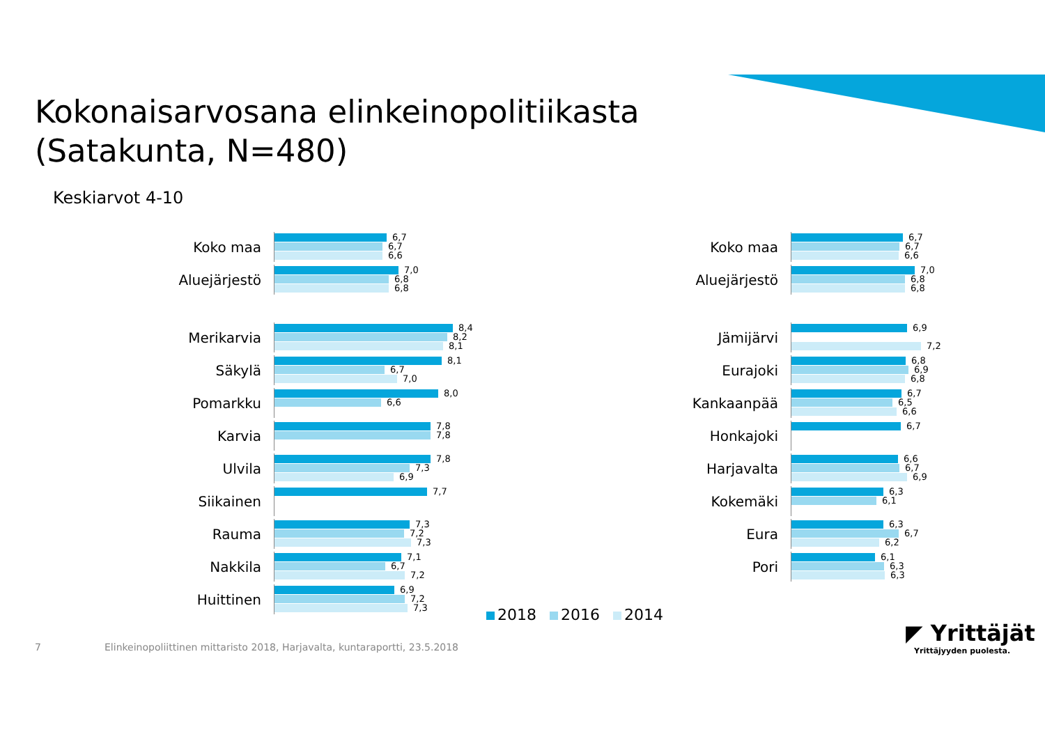Kokonaisarvosana elinkeinopolitiikasta
(Satakunta, N=480)
Keskiarvot 4-10
Koko maa
6,7
6,7
6,6
Aluejärjestö
7,0
6,8
6,8
Merikarvia
8,4
8,2
8,1
Säkylä
8,1
6,7
7,0
Pomarkku
8,0
6,6
Karvia
7,8
7,8
Ulvila
7,8
7,3
6,9
Siikainen
7,7
Rauma
7,3
7,2
7,3
Nakkila
7,1
6,7
7,2
Huittinen
6,9
7,2
7,3
Koko maa
6,7
6,7
6,6
Aluejärjestö
7,0
6,8
6,8
Jämijärvi
6,9
7,2
Eurajoki
6,8
6,9
6,8
Kankaanpää
6,7
6,5
6,6
Honkajoki
6,7
Harjavalta
6,6
6,7
6,9
Kokemäki
6,3
6,1
Eura
6,3
6,7
6,2
Pori
6,1
6,3
6,3
2018 2016 2014
7
Elinkeinopoliittinen mittaristo 2018, Harjavalta, kuntaraportti, 23.5.2018
◤ Yrittäjät
Yrittäjyyden puolesta.